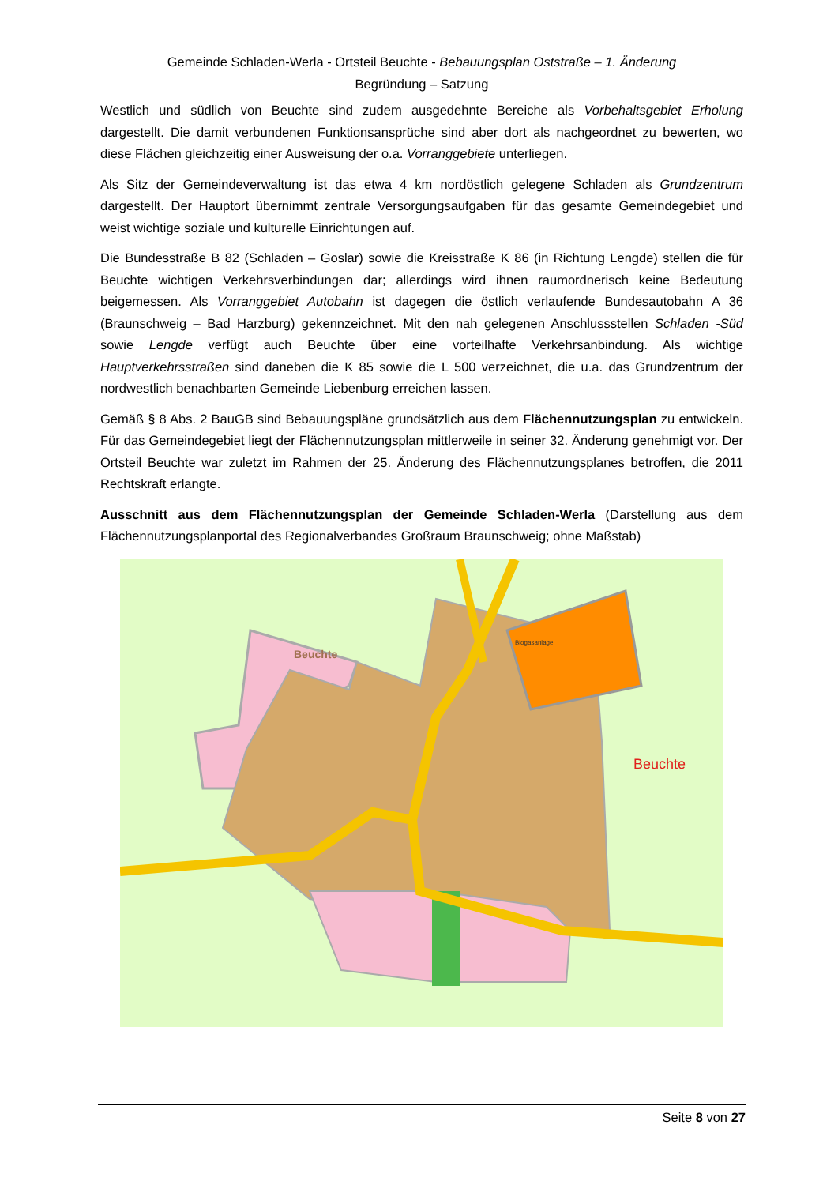Gemeinde Schladen-Werla - Ortsteil Beuchte - Bebauungsplan Oststraße – 1. Änderung
Begründung – Satzung
Westlich und südlich von Beuchte sind zudem ausgedehnte Bereiche als Vorbehaltsgebiet Erholung dargestellt. Die damit verbundenen Funktionsansprüche sind aber dort als nachgeordnet zu bewerten, wo diese Flächen gleichzeitig einer Ausweisung der o.a. Vorranggebiete unterliegen.
Als Sitz der Gemeindeverwaltung ist das etwa 4 km nordöstlich gelegene Schladen als Grundzentrum dargestellt. Der Hauptort übernimmt zentrale Versorgungsaufgaben für das gesamte Gemeindegebiet und weist wichtige soziale und kulturelle Einrichtungen auf.
Die Bundesstraße B 82 (Schladen – Goslar) sowie die Kreisstraße K 86 (in Richtung Lengde) stellen die für Beuchte wichtigen Verkehrsverbindungen dar; allerdings wird ihnen raumordnerisch keine Bedeutung beigemessen. Als Vorranggebiet Autobahn ist dagegen die östlich verlaufende Bundesautobahn A 36 (Braunschweig – Bad Harzburg) gekennzeichnet. Mit den nah gelegenen Anschlussstellen Schladen -Süd sowie Lengde verfügt auch Beuchte über eine vorteilhafte Verkehrsanbindung. Als wichtige Hauptverkehrsstraßen sind daneben die K 85 sowie die L 500 verzeichnet, die u.a. das Grundzentrum der nordwestlich benachbarten Gemeinde Liebenburg erreichen lassen.
Gemäß § 8 Abs. 2 BauGB sind Bebauungspläne grundsätzlich aus dem Flächennutzungsplan zu entwickeln. Für das Gemeindegebiet liegt der Flächennutzungsplan mittlerweile in seiner 32. Änderung genehmigt vor. Der Ortsteil Beuchte war zuletzt im Rahmen der 25. Änderung des Flächennutzungsplanes betroffen, die 2011 Rechtskraft erlangte.
Ausschnitt aus dem Flächennutzungsplan der Gemeinde Schladen-Werla (Darstellung aus dem Flächennutzungsplanportal des Regionalverbandes Großraum Braunschweig; ohne Maßstab)
Beuchte
Beuchte
Biogasanlage
Seite 8 von 27